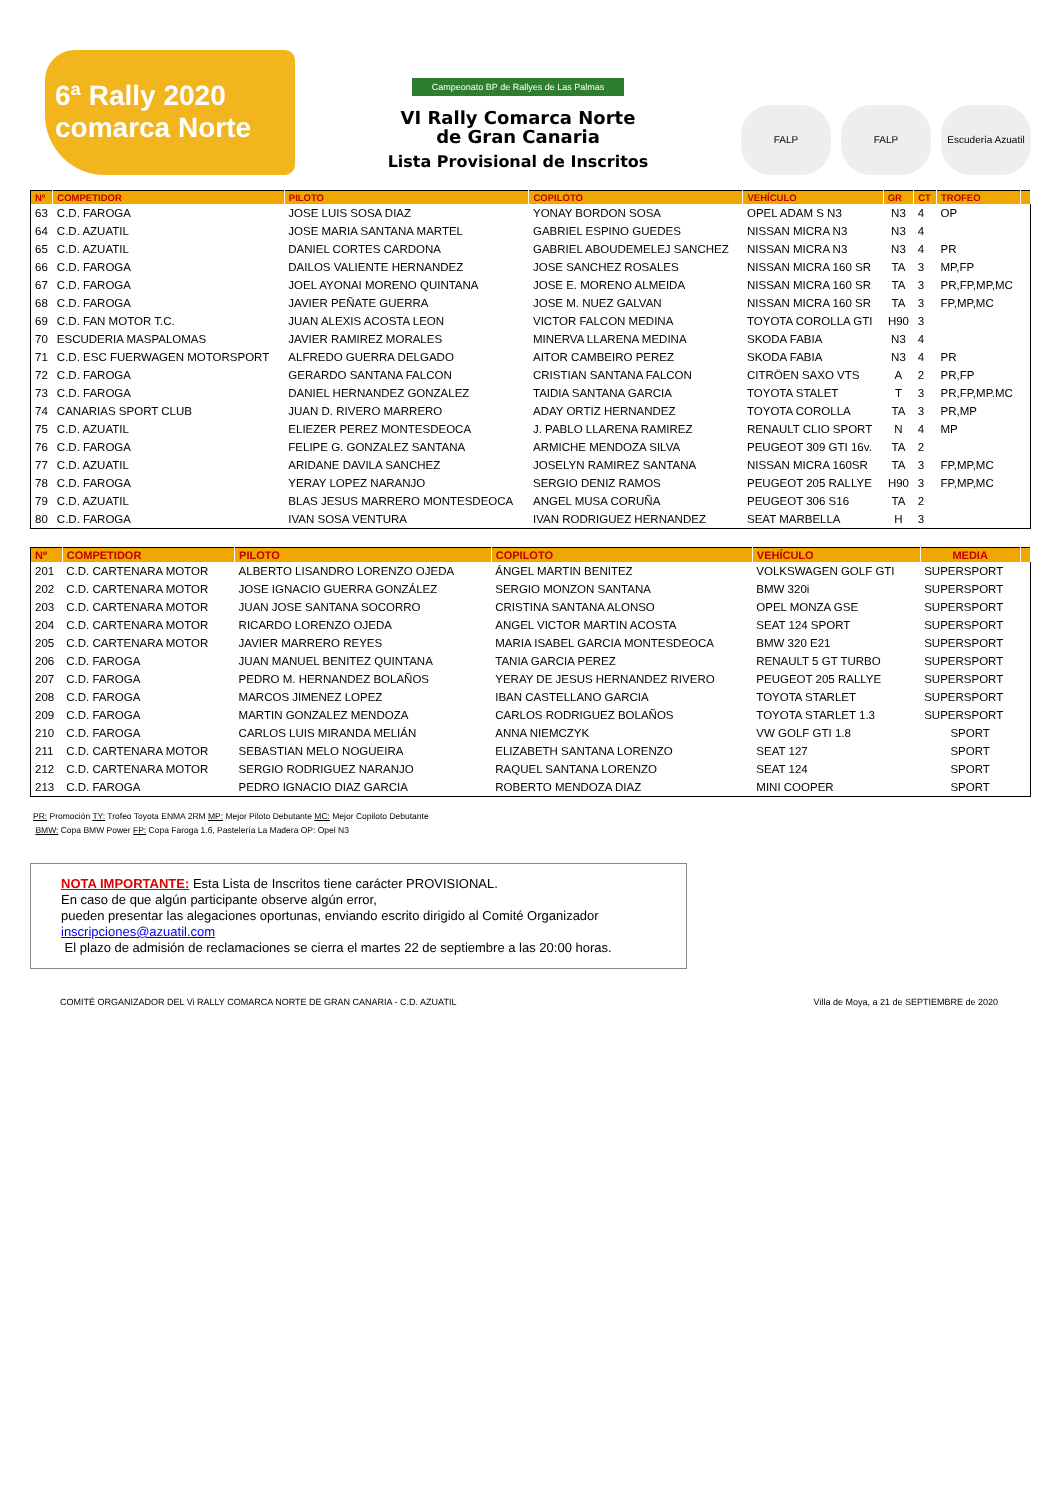6ª Rally 2020
comarca Norte
Campeonato BP de Rallyes de Las Palmas
VI Rally Comarca Norte
de Gran Canaria
Lista Provisional de Inscritos
FALP FALP Escudería Azuatil
| Nº | COMPETIDOR | PILOTO | COPILOTO | VEHÍCULO | GR | CT | TROFEO | |
| --- | --- | --- | --- | --- | --- | --- | --- | --- |
| 63 | C.D. FAROGA | JOSE LUIS SOSA DIAZ | YONAY BORDON SOSA | OPEL ADAM S N3 | N3 | 4 | OP | |
| 64 | C.D. AZUATIL | JOSE MARIA SANTANA MARTEL | GABRIEL ESPINO GUEDES | NISSAN MICRA N3 | N3 | 4 | | |
| 65 | C.D. AZUATIL | DANIEL CORTES CARDONA | GABRIEL ABOUDEMELEJ SANCHEZ | NISSAN MICRA N3 | N3 | 4 | PR | |
| 66 | C.D. FAROGA | DAILOS VALIENTE HERNANDEZ | JOSE SANCHEZ ROSALES | NISSAN MICRA 160 SR | TA | 3 | MP,FP | |
| 67 | C.D. FAROGA | JOEL AYONAI MORENO QUINTANA | JOSE E. MORENO ALMEIDA | NISSAN MICRA 160 SR | TA | 3 | PR,FP,MP,MC | |
| 68 | C.D. FAROGA | JAVIER PEÑATE GUERRA | JOSE M. NUEZ GALVAN | NISSAN MICRA 160 SR | TA | 3 | FP,MP,MC | |
| 69 | C.D. FAN MOTOR T.C. | JUAN ALEXIS ACOSTA LEON | VICTOR FALCON MEDINA | TOYOTA COROLLA GTI | H90 | 3 | | |
| 70 | ESCUDERIA MASPALOMAS | JAVIER RAMIREZ MORALES | MINERVA LLARENA MEDINA | SKODA FABIA | N3 | 4 | | |
| 71 | C.D. ESC FUERWAGEN MOTORSPORT | ALFREDO GUERRA DELGADO | AITOR CAMBEIRO PEREZ | SKODA FABIA | N3 | 4 | PR | |
| 72 | C.D. FAROGA | GERARDO SANTANA FALCON | CRISTIAN SANTANA FALCON | CITRÖEN SAXO VTS | A | 2 | PR,FP | |
| 73 | C.D. FAROGA | DANIEL HERNANDEZ GONZALEZ | TAIDIA SANTANA GARCIA | TOYOTA STALET | T | 3 | PR,FP,MP.MC | |
| 74 | CANARIAS SPORT CLUB | JUAN D. RIVERO MARRERO | ADAY ORTIZ HERNANDEZ | TOYOTA COROLLA | TA | 3 | PR,MP | |
| 75 | C.D. AZUATIL | ELIEZER PEREZ MONTESDEOCA | J. PABLO LLARENA RAMIREZ | RENAULT CLIO SPORT | N | 4 | MP | |
| 76 | C.D. FAROGA | FELIPE G. GONZALEZ SANTANA | ARMICHE MENDOZA SILVA | PEUGEOT 309 GTI 16v. | TA | 2 | | |
| 77 | C.D. AZUATIL | ARIDANE DAVILA SANCHEZ | JOSELYN RAMIREZ SANTANA | NISSAN MICRA 160SR | TA | 3 | FP,MP,MC | |
| 78 | C.D. FAROGA | YERAY LOPEZ NARANJO | SERGIO DENIZ RAMOS | PEUGEOT 205 RALLYE | H90 | 3 | FP,MP,MC | |
| 79 | C.D. AZUATIL | BLAS JESUS MARRERO MONTESDEOCA | ANGEL MUSA CORUÑA | PEUGEOT 306 S16 | TA | 2 | | |
| 80 | C.D. FAROGA | IVAN SOSA VENTURA | IVAN RODRIGUEZ HERNANDEZ | SEAT MARBELLA | H | 3 | | |
| Nº | COMPETIDOR | PILOTO | COPILOTO | VEHÍCULO | MEDIA | |
| --- | --- | --- | --- | --- | --- | --- |
| 201 | C.D. CARTENARA MOTOR | ALBERTO LISANDRO LORENZO OJEDA | ÁNGEL MARTIN BENITEZ | VOLKSWAGEN GOLF GTI | SUPERSPORT | |
| 202 | C.D. CARTENARA MOTOR | JOSE IGNACIO GUERRA GONZÁLEZ | SERGIO MONZON SANTANA | BMW 320i | SUPERSPORT | |
| 203 | C.D. CARTENARA MOTOR | JUAN JOSE SANTANA SOCORRO | CRISTINA SANTANA ALONSO | OPEL MONZA GSE | SUPERSPORT | |
| 204 | C.D. CARTENARA MOTOR | RICARDO LORENZO OJEDA | ANGEL VICTOR MARTIN ACOSTA | SEAT 124 SPORT | SUPERSPORT | |
| 205 | C.D. CARTENARA MOTOR | JAVIER MARRERO REYES | MARIA ISABEL GARCIA MONTESDEOCA | BMW 320 E21 | SUPERSPORT | |
| 206 | C.D. FAROGA | JUAN MANUEL BENITEZ QUINTANA | TANIA GARCIA PEREZ | RENAULT 5 GT TURBO | SUPERSPORT | |
| 207 | C.D. FAROGA | PEDRO M. HERNANDEZ BOLAÑOS | YERAY DE JESUS HERNANDEZ RIVERO | PEUGEOT 205 RALLYE | SUPERSPORT | |
| 208 | C.D. FAROGA | MARCOS JIMENEZ LOPEZ | IBAN CASTELLANO GARCIA | TOYOTA STARLET | SUPERSPORT | |
| 209 | C.D. FAROGA | MARTIN GONZALEZ MENDOZA | CARLOS RODRIGUEZ BOLAÑOS | TOYOTA STARLET 1.3 | SUPERSPORT | |
| 210 | C.D. FAROGA | CARLOS LUIS MIRANDA MELIÁN | ANNA NIEMCZYK | VW GOLF GTI 1.8 | SPORT | |
| 211 | C.D. CARTENARA MOTOR | SEBASTIAN MELO NOGUEIRA | ELIZABETH SANTANA LORENZO | SEAT 127 | SPORT | |
| 212 | C.D. CARTENARA MOTOR | SERGIO RODRIGUEZ NARANJO | RAQUEL SANTANA LORENZO | SEAT 124 | SPORT | |
| 213 | C.D. FAROGA | PEDRO IGNACIO DIAZ GARCIA | ROBERTO MENDOZA DIAZ | MINI COOPER | SPORT | |
PR: Promoción TY: Trofeo Toyota ENMA 2RM MP: Mejor Piloto Debutante MC: Mejor Copiloto Debutante
BMW: Copa BMW Power FP: Copa Faroga 1.6, Pastelería La Madera OP: Opel N3
NOTA IMPORTANTE: Esta Lista de Inscritos tiene carácter PROVISIONAL.
En caso de que algún participante observe algún error,
pueden presentar las alegaciones oportunas, enviando escrito dirigido al Comité Organizador
inscripciones@azuatil.com
El plazo de admisión de reclamaciones se cierra el martes 22 de septiembre a las 20:00 horas.
COMITÉ ORGANIZADOR DEL Vi RALLY COMARCA NORTE DE GRAN CANARIA - C.D. AZUATIL Villa de Moya, a 21 de SEPTIEMBRE de 2020